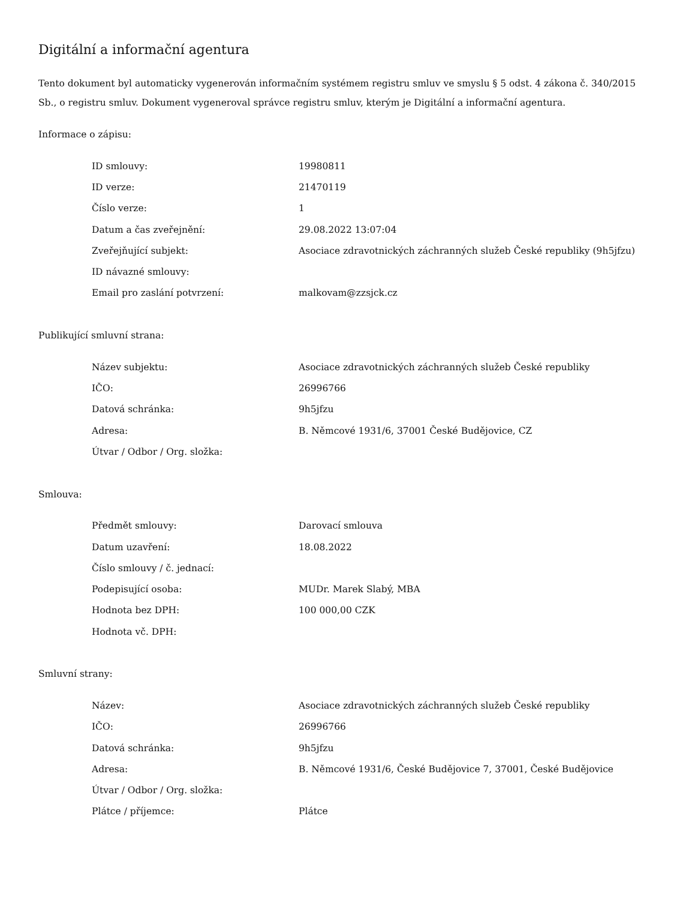Digitální a informační agentura
Tento dokument byl automaticky vygenerován informačním systémem registru smluv ve smyslu § 5 odst. 4 zákona č. 340/2015 Sb., o registru smluv. Dokument vygeneroval správce registru smluv, kterým je Digitální a informační agentura.
Informace o zápisu:
| ID smlouvy: | 19980811 |
| ID verze: | 21470119 |
| Číslo verze: | 1 |
| Datum a čas zveřejnění: | 29.08.2022 13:07:04 |
| Zveřejňující subjekt: | Asociace zdravotnických záchranných služeb České republiky (9h5jfzu) |
| ID návazné smlouvy: | |
| Email pro zaslání potvrzení: | malkovam@zzsjck.cz |
Publikující smluvní strana:
| Název subjektu: | Asociace zdravotnických záchranných služeb České republiky |
| IČO: | 26996766 |
| Datová schránka: | 9h5jfzu |
| Adresa: | B. Němcové 1931/6, 37001 České Budějovice, CZ |
| Útvar / Odbor / Org. složka: | |
Smlouva:
| Předmět smlouvy: | Darovací smlouva |
| Datum uzavření: | 18.08.2022 |
| Číslo smlouvy / č. jednací: | |
| Podepisující osoba: | MUDr. Marek Slabý, MBA |
| Hodnota bez DPH: | 100 000,00 CZK |
| Hodnota vč. DPH: | |
Smluvní strany:
| Název: | Asociace zdravotnických záchranných služeb České republiky |
| IČO: | 26996766 |
| Datová schránka: | 9h5jfzu |
| Adresa: | B. Němcové 1931/6, České Budějovice 7, 37001, České Budějovice |
| Útvar / Odbor / Org. složka: | |
| Plátce / příjemce: | Plátce |